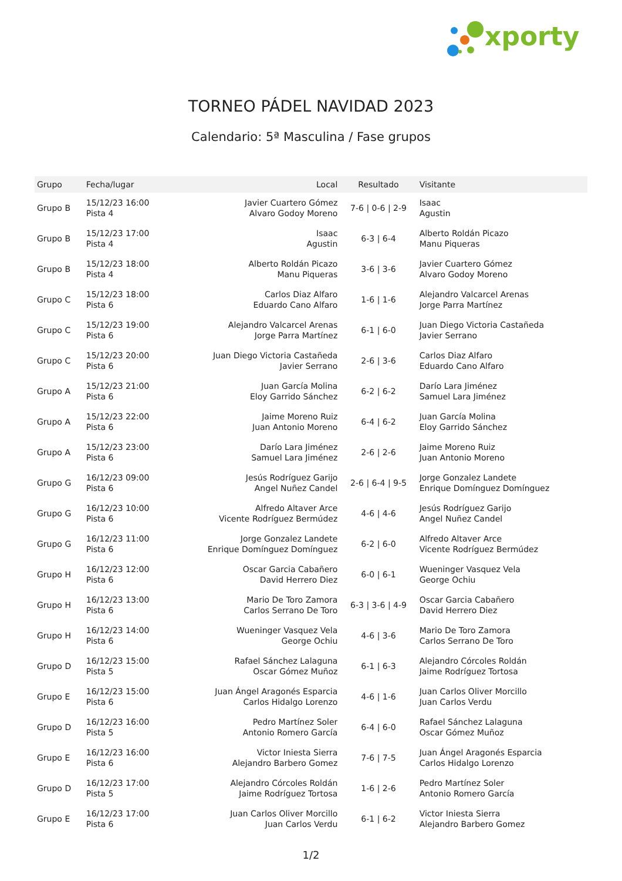xporty
TORNEO PÁDEL NAVIDAD 2023
Calendario: 5ª Masculina / Fase grupos
| Grupo | Fecha/lugar | Local | Resultado | Visitante |
| --- | --- | --- | --- | --- |
| Grupo B | 15/12/23 16:00 Pista 4 | Javier Cuartero Gómez Alvaro Godoy Moreno | 7-6 / 0-6 / 2-9 | Isaac Agustin |
| Grupo B | 15/12/23 17:00 Pista 4 | Isaac Agustin | 6-3 / 6-4 | Alberto Roldán Picazo Manu Piqueras |
| Grupo B | 15/12/23 18:00 Pista 4 | Alberto Roldán Picazo Manu Piqueras | 3-6 / 3-6 | Javier Cuartero Gómez Alvaro Godoy Moreno |
| Grupo C | 15/12/23 18:00 Pista 6 | Carlos Diaz Alfaro Eduardo Cano Alfaro | 1-6 / 1-6 | Alejandro Valcarcel Arenas Jorge Parra Martínez |
| Grupo C | 15/12/23 19:00 Pista 6 | Alejandro Valcarcel Arenas Jorge Parra Martínez | 6-1 / 6-0 | Juan Diego Victoria Castañeda Javier Serrano |
| Grupo C | 15/12/23 20:00 Pista 6 | Juan Diego Victoria Castañeda Javier Serrano | 2-6 / 3-6 | Carlos Diaz Alfaro Eduardo Cano Alfaro |
| Grupo A | 15/12/23 21:00 Pista 6 | Juan García Molina Eloy Garrido Sánchez | 6-2 / 6-2 | Darío Lara Jiménez Samuel Lara Jiménez |
| Grupo A | 15/12/23 22:00 Pista 6 | Jaime Moreno Ruiz Juan Antonio Moreno | 6-4 / 6-2 | Juan García Molina Eloy Garrido Sánchez |
| Grupo A | 15/12/23 23:00 Pista 6 | Darío Lara Jiménez Samuel Lara Jiménez | 2-6 / 2-6 | Jaime Moreno Ruiz Juan Antonio Moreno |
| Grupo G | 16/12/23 09:00 Pista 6 | Jesús Rodríguez Garijo Angel Nuñez Candel | 2-6 / 6-4 / 9-5 | Jorge Gonzalez Landete Enrique Domínguez Domínguez |
| Grupo G | 16/12/23 10:00 Pista 6 | Alfredo Altaver Arce Vicente Rodríguez Bermúdez | 4-6 / 4-6 | Jesús Rodríguez Garijo Angel Nuñez Candel |
| Grupo G | 16/12/23 11:00 Pista 6 | Jorge Gonzalez Landete Enrique Domínguez Domínguez | 6-2 / 6-0 | Alfredo Altaver Arce Vicente Rodríguez Bermúdez |
| Grupo H | 16/12/23 12:00 Pista 6 | Oscar Garcia Cabañero David Herrero Diez | 6-0 / 6-1 | Wueninger Vasquez Vela George Ochiu |
| Grupo H | 16/12/23 13:00 Pista 6 | Mario De Toro Zamora Carlos Serrano De Toro | 6-3 / 3-6 / 4-9 | Oscar Garcia Cabañero David Herrero Diez |
| Grupo H | 16/12/23 14:00 Pista 6 | Wueninger Vasquez Vela George Ochiu | 4-6 / 3-6 | Mario De Toro Zamora Carlos Serrano De Toro |
| Grupo D | 16/12/23 15:00 Pista 5 | Rafael Sánchez Lalaguna Oscar Gómez Muñoz | 6-1 / 6-3 | Alejandro Córcoles Roldán Jaime Rodríguez Tortosa |
| Grupo E | 16/12/23 15:00 Pista 6 | Juan Ángel Aragonés Esparcia Carlos Hidalgo Lorenzo | 4-6 / 1-6 | Juan Carlos Oliver Morcillo Juan Carlos Verdu |
| Grupo D | 16/12/23 16:00 Pista 5 | Pedro Martínez Soler Antonio Romero García | 6-4 / 6-0 | Rafael Sánchez Lalaguna Oscar Gómez Muñoz |
| Grupo E | 16/12/23 16:00 Pista 6 | Victor Iniesta Sierra Alejandro Barbero Gomez | 7-6 / 7-5 | Juan Ángel Aragonés Esparcia Carlos Hidalgo Lorenzo |
| Grupo D | 16/12/23 17:00 Pista 5 | Alejandro Córcoles Roldán Jaime Rodríguez Tortosa | 1-6 / 2-6 | Pedro Martínez Soler Antonio Romero García |
| Grupo E | 16/12/23 17:00 Pista 6 | Juan Carlos Oliver Morcillo Juan Carlos Verdu | 6-1 / 6-2 | Victor Iniesta Sierra Alejandro Barbero Gomez |
1/2